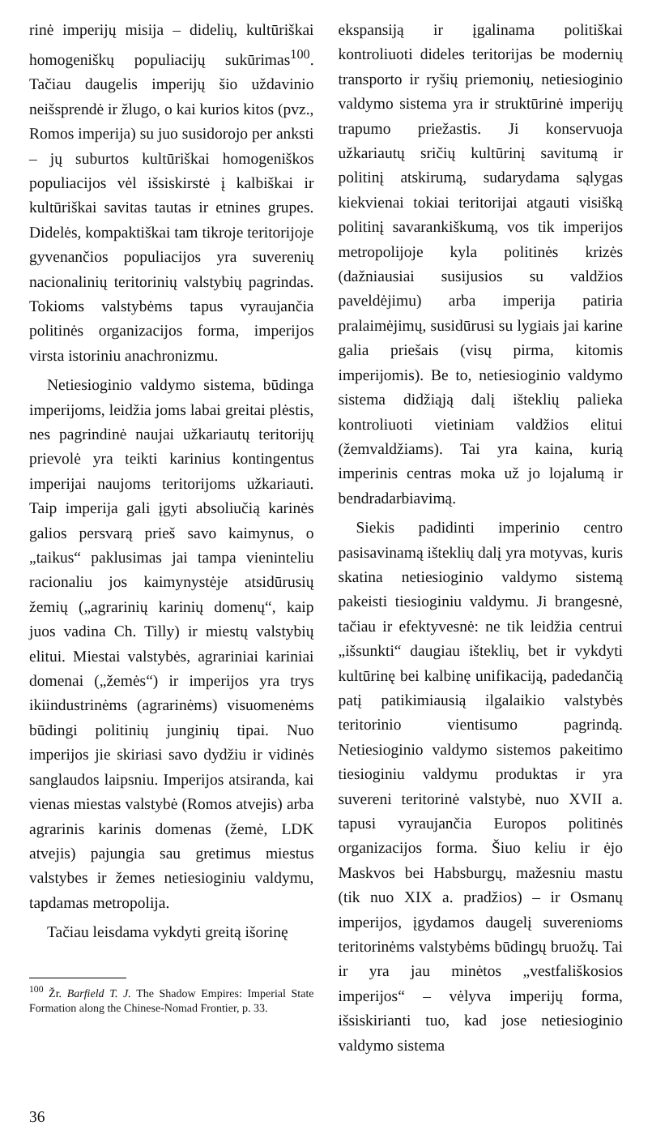rinė imperijų misija – didelių, kultūriškai homogeniškų populiacijų sukūrimas<sup>100</sup>. Tačiau daugelis imperijų šio uždavinio neišsprendė ir žlugo, o kai kurios kitos (pvz., Romos imperija) su juo susidorojo per anksti – jų suburtos kultūriškai homogeniškos populiacijos vėl išsiskirstė į kalbiškai ir kultūriškai savitas tautas ir etnines grupes. Didelės, kompaktiškai tam tikroje teritorijoje gyvenančios populiacijos yra suverenių nacionalinių teritorinių valstybių pagrindas. Tokioms valstybėms tapus vyraujančia politinės organizacijos forma, imperijos virsta istoriniu anachronizmu.
Netiesioginio valdymo sistema, būdinga imperijoms, leidžia joms labai greitai plėstis, nes pagrindinė naujai užkariautų teritorijų prievolė yra teikti karinius kontingentus imperijai naujoms teritorijoms užkariauti. Taip imperija gali įgyti absoliučią karinės galios persvarą prieš savo kaimynus, o „taikus“ paklusimas jai tampa vieninteliu racionaliu jos kaimynystėje atsidūrusių žemių („agrarinių karinių domenų“, kaip juos vadina Ch. Tilly) ir miestų valstybių elitui. Miestai valstybės, agrariniai kariniai domenai („žemės“) ir imperijos yra trys ikiindustrinėms (agrarinėms) visuomenėms būdingi politinių junginių tipai. Nuo imperijos jie skiriasi savo dydžiu ir vidinės sanglaudos laipsniu. Imperijos atsiranda, kai vienas miestas valstybė (Romos atvejis) arba agrarinis karinis domenas (žemė, LDK atvejis) pajungia sau gretimus miestus valstybes ir žemes netiesioginiu valdymu, tapdamas metropolija.
Tačiau leisdama vykdyti greitą išorinę
<sup>100</sup> Žr. Barfield T. J. The Shadow Empires: Imperial State Formation along the Chinese-Nomad Frontier, p. 33.
36
ekspansiją ir įgalinama politiškai kontroliuoti dideles teritorijas be modernių transporto ir ryšių priemonių, netiesioginio valdymo sistema yra ir struktūrinė imperijų trapumo priežastis. Ji konservuoja užkariautų sričių kultūrinį savitumą ir politinį atskirumą, sudarydama sąlygas kiekvienai tokiai teritorijai atgauti visišką politinį savarankiškumą, vos tik imperijos metropolijoje kyla politinės krizės (dažniausiai susijusios su valdžios paveldėjimu) arba imperija patiria pralaimėjimų, susidūrusi su lygiais jai karine galia priešais (visų pirma, kitomis imperijomis). Be to, netiesioginio valdymo sistema didžiąją dalį išteklių palieka kontroliuoti vietiniam valdžios elitui (žemvaldžiams). Tai yra kaina, kurią imperinis centras moka už jo lojalumą ir bendradarbiavimą.
Siekis padidinti imperinio centro pasisavinamą išteklių dalį yra motyvas, kuris skatina netiesioginio valdymo sistemą pakeisti tiesioginiu valdymu. Ji brangesnė, tačiau ir efektyvesnė: ne tik leidžia centrui „išsunkti“ daugiau išteklių, bet ir vykdyti kultūrinę bei kalbinę unifikaciją, padedančią patį patikimiausią ilgalaikio valstybės teritorinio vientisumo pagrindą. Netiesioginio valdymo sistemos pakeitimo tiesioginiu valdymu produktas ir yra suvereni teritorinė valstybė, nuo XVII a. tapusi vyraujančia Europos politinės organizacijos forma. Šiuo keliu ir ėjo Maskvos bei Habsburgų, mažesniu mastu (tik nuo XIX a. pradžios) – ir Osmanų imperijos, įgydamos daugelį suverenioms teritorinėms valstybėms būdingų bruožų. Tai ir yra jau minėtos „vestfališkosios imperijos“ – vėlyva imperijų forma, išsiskirianti tuo, kad jose netiesioginio valdymo sistema